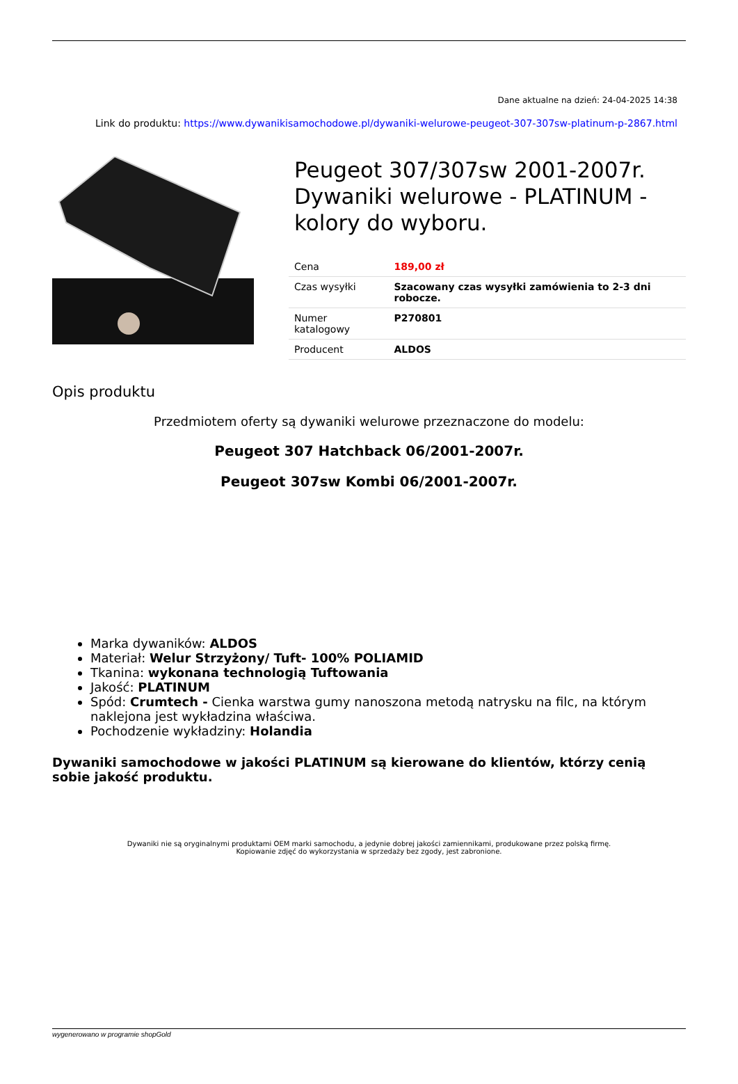Dane aktualne na dzień: 24-04-2025 14:38
Link do produktu: https://www.dywanikisamochodowe.pl/dywaniki-welurowe-peugeot-307-307sw-platinum-p-2867.html
Peugeot 307/307sw 2001-2007r. Dywaniki welurowe - PLATINUM - kolory do wyboru.
| Cena | 189,00 zł |
| Czas wysyłki | Szacowany czas wysyłki zamówienia to 2-3 dni robocze. |
| Numer katalogowy | P270801 |
| Producent | ALDOS |
Opis produktu
Przedmiotem oferty są dywaniki welurowe przeznaczone do modelu:
Peugeot 307 Hatchback 06/2001-2007r.
Peugeot 307sw Kombi 06/2001-2007r.
Marka dywaników: ALDOS
Materiał: Welur Strzyżony/ Tuft- 100% POLIAMID
Tkanina: wykonana technologią Tuftowania
Jakość: PLATINUM
Spód: Crumtech - Cienka warstwa gumy nanoszona metodą natrysku na filc, na którym naklejona jest wykładzina właściwa.
Pochodzenie wykładziny: Holandia
Dywaniki samochodowe w jakości PLATINUM są kierowane do klientów, którzy cenią sobie jakość produktu.
Dywaniki nie są oryginalnymi produktami OEM marki samochodu, a jedynie dobrej jakości zamiennikami, produkowane przez polską firmę.
Kopiowanie zdjęć do wykorzystania w sprzedaży bez zgody, jest zabronione.
wygenerowano w programie shopGold